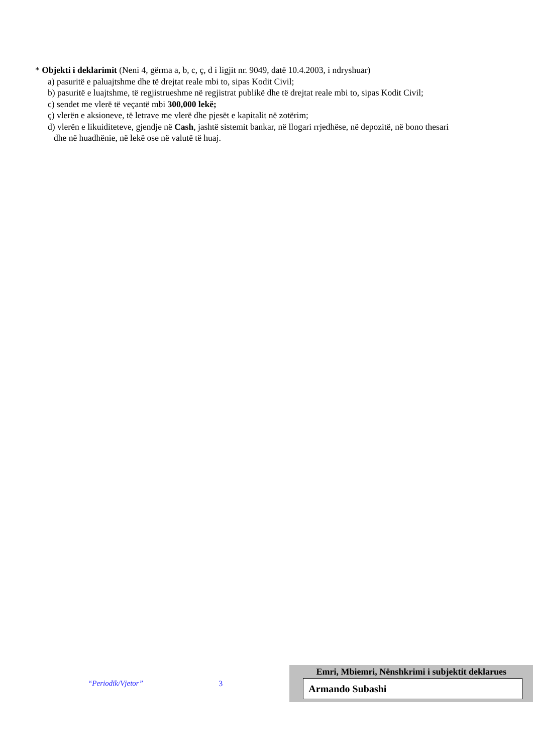* Objekti i deklarimit (Neni 4, gërma a, b, c, ç, d i ligjit nr. 9049, datë 10.4.2003, i ndryshuar)
a) pasuritë e paluajtshme dhe të drejtat reale mbi to, sipas Kodit Civil;
b) pasuritë e luajtshme, të regjistrueshme në regjistrat publikë dhe të drejtat reale mbi to, sipas Kodit Civil;
c) sendet me vlerë të veçantë mbi 300,000 lekë;
ç) vlerën e aksioneve, të letrave me vlerë dhe pjesët e kapitalit në zotërim;
d) vlerën e likuiditeteve, gjendje në Cash, jashtë sistemit bankar, në llogari rrjedhëse, në depozitë, në bono thesari
dhe në huadhënie, në lekë ose në valutë të huaj.
“Periodik/Vjetor” 3
Emri, Mbiemri, Nënshkrimi i subjektit deklarues
Armando Subashi